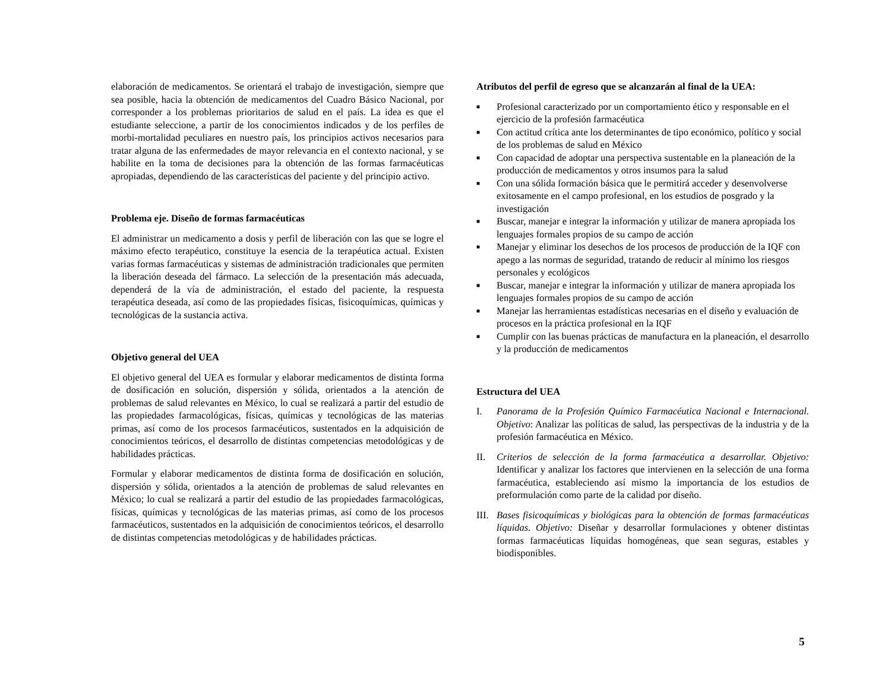elaboración de medicamentos. Se orientará el trabajo de investigación, siempre que sea posible, hacia la obtención de medicamentos del Cuadro Básico Nacional, por corresponder a los problemas prioritarios de salud en el país. La idea es que el estudiante seleccione, a partir de los conocimientos indicados y de los perfiles de morbi-mortalidad peculiares en nuestro país, los principios activos necesarios para tratar alguna de las enfermedades de mayor relevancia en el contexto nacional, y se habilite en la toma de decisiones para la obtención de las formas farmacéuticas apropiadas, dependiendo de las características del paciente y del principio activo.
Problema eje. Diseño de formas farmacéuticas
El administrar un medicamento a dosis y perfil de liberación con las que se logre el máximo efecto terapéutico, constituye la esencia de la terapéutica actual. Existen varias formas farmacéuticas y sistemas de administración tradicionales que permiten la liberación deseada del fármaco. La selección de la presentación más adecuada, dependerá de la vía de administración, el estado del paciente, la respuesta terapéutica deseada, así como de las propiedades físicas, fisicoquímicas, químicas y tecnológicas de la sustancia activa.
Objetivo general del UEA
El objetivo general del UEA es formular y elaborar medicamentos de distinta forma de dosificación en solución, dispersión y sólida, orientados a la atención de problemas de salud relevantes en México, lo cual se realizará a partir del estudio de las propiedades farmacológicas, físicas, químicas y tecnológicas de las materias primas, así como de los procesos farmacéuticos, sustentados en la adquisición de conocimientos teóricos, el desarrollo de distintas competencias metodológicas y de habilidades prácticas.
Formular y elaborar medicamentos de distinta forma de dosificación en solución, dispersión y sólida, orientados a la atención de problemas de salud relevantes en México; lo cual se realizará a partir del estudio de las propiedades farmacológicas, físicas, químicas y tecnológicas de las materias primas, así como de los procesos farmacéuticos, sustentados en la adquisición de conocimientos teóricos, el desarrollo de distintas competencias metodológicas y de habilidades prácticas.
Atributos del perfil de egreso que se alcanzarán al final de la UEA:
■ Profesional caracterizado por un comportamiento ético y responsable en el ejercicio de la profesión farmacéutica
■ Con actitud crítica ante los determinantes de tipo económico, político y social de los problemas de salud en México
■ Con capacidad de adoptar una perspectiva sustentable en la planeación de la producción de medicamentos y otros insumos para la salud
■ Con una sólida formación básica que le permitirá acceder y desenvolverse exitosamente en el campo profesional, en los estudios de posgrado y la investigación
■ Buscar, manejar e integrar la información y utilizar de manera apropiada los lenguajes formales propios de su campo de acción
■ Manejar y eliminar los desechos de los procesos de producción de la IQF con apego a las normas de seguridad, tratando de reducir al mínimo los riesgos personales y ecológicos
■ Buscar, manejar e integrar la información y utilizar de manera apropiada los lenguajes formales propios de su campo de acción
■ Manejar las herramientas estadísticas necesarias en el diseño y evaluación de procesos en la práctica profesional en la IQF
■ Cumplir con las buenas prácticas de manufactura en la planeación, el desarrollo y la producción de medicamentos
Estructura del UEA
I. Panorama de la Profesión Químico Farmacéutica Nacional e Internacional. Objetivo: Analizar las políticas de salud, las perspectivas de la industria y de la profesión farmacéutica en México.
II. Criterios de selección de la forma farmacéutica a desarrollar. Objetivo: Identificar y analizar los factores que intervienen en la selección de una forma farmacéutica, estableciendo así mismo la importancia de los estudios de preformulación como parte de la calidad por diseño.
III. Bases fisicoquímicas y biológicas para la obtención de formas farmacéuticas líquidas. Objetivo: Diseñar y desarrollar formulaciones y obtener distintas formas farmacéuticas líquidas homogéneas, que sean seguras, estables y biodisponibles.
5